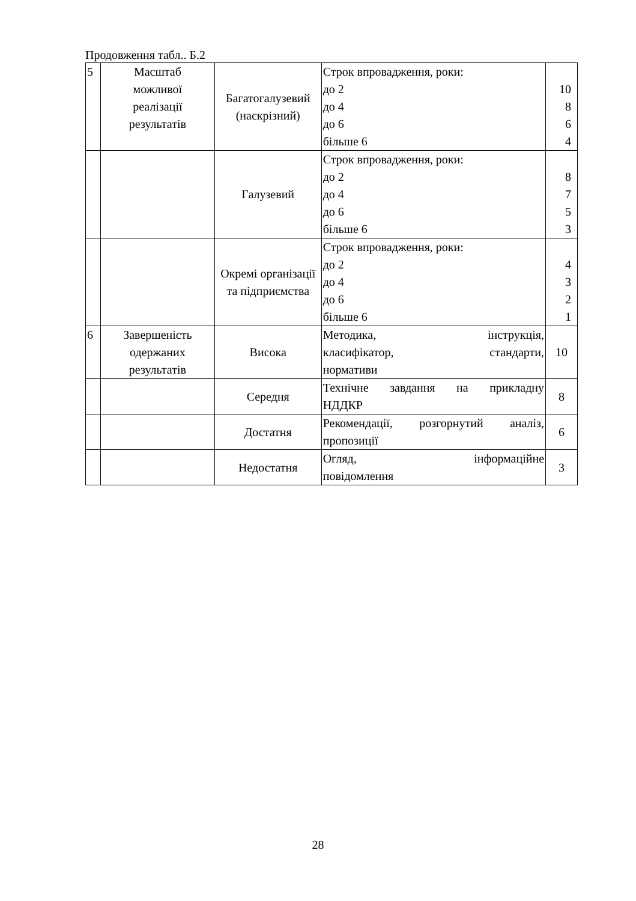Продовження табл.. Б.2
| 5 | Масштаб можливої реалізації результатів | Багатогалузевий (наскрізний) | Строк впровадження, роки: до 2 до 4 до 6 більше 6 | 10 8 6 4 |
| | | Галузевий | Строк впровадження, роки: до 2 до 4 до 6 більше 6 | 8 7 5 3 |
| | | Окремі організації та підприємства | Строк впровадження, роки: до 2 до 4 до 6 більше 6 | 4 3 2 1 |
| 6 | Завершеність одержаних результатів | Висока | Методика, інструкція, класифікатор, стандарти, нормативи | 10 |
| | | Середня | Технічне завдання на прикладну НДДКР | 8 |
| | | Достатня | Рекомендації, розгорнутий аналіз, пропозиції | 6 |
| | | Недостатня | Огляд, інформаційне повідомлення | 3 |
28